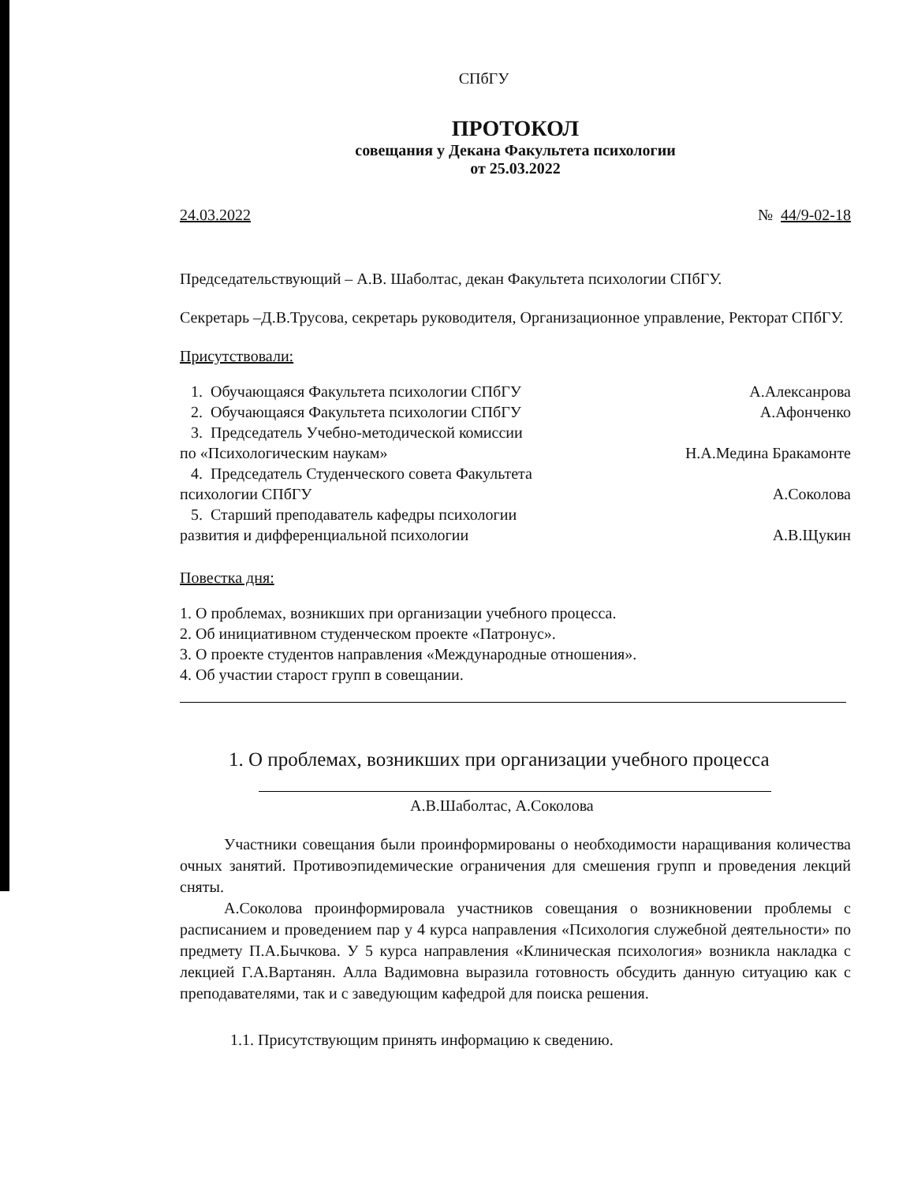СПбГУ
ПРОТОКОЛ
совещания у Декана Факультета психологии
от 25.03.2022
24.03.2022 № 44/9-02-18
Председательствующий – А.В. Шаболтас, декан Факультета психологии СПбГУ.
Секретарь –Д.В.Трусова, секретарь руководителя, Организационное управление, Ректорат СПбГУ.
Присутствовали:
1. Обучающаяся Факультета психологии СПбГУ А.Алексанрова
2. Обучающаяся Факультета психологии СПбГУ А.Афонченко
3. Председатель Учебно-методической комиссии
по «Психологическим наукам» Н.А.Медина Бракамонте
4. Председатель Студенческого совета Факультета
психологии СПбГУ А.Соколова
5. Старший преподаватель кафедры психологии
развития и дифференциальной психологии А.В.Щукин
Повестка дня:
1. О проблемах, возникших при организации учебного процесса.
2. Об инициативном студенческом проекте «Патронус».
3. О проекте студентов направления «Международные отношения».
4. Об участии старост групп в совещании.
1. О проблемах, возникших при организации учебного процесса
А.В.Шаболтас, А.Соколова
Участники совещания были проинформированы о необходимости наращивания количества очных занятий. Противоэпидемические ограничения для смешения групп и проведения лекций сняты.
А.Соколова проинформировала участников совещания о возникновении проблемы с расписанием и проведением пар у 4 курса направления «Психология служебной деятельности» по предмету П.А.Бычкова. У 5 курса направления «Клиническая психология» возникла накладка с лекцией Г.А.Вартанян. Алла Вадимовна выразила готовность обсудить данную ситуацию как с преподавателями, так и с заведующим кафедрой для поиска решения.
1.1. Присутствующим принять информацию к сведению.